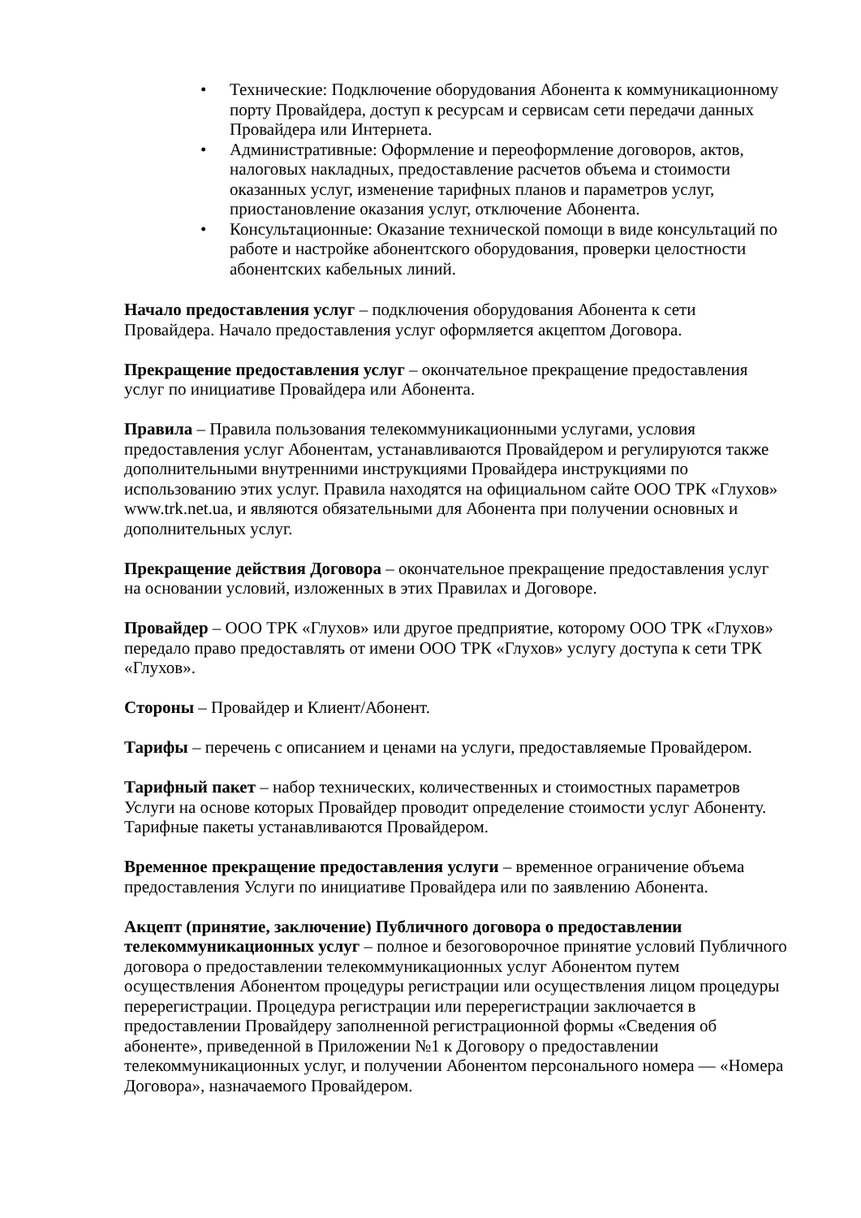• Технические: Подключение оборудования Абонента к коммуникационному порту Провайдера, доступ к ресурсам и сервисам сети передачи данных Провайдера или Интернета.
• Административные: Оформление и переоформление договоров, актов, налоговых накладных, предоставление расчетов объема и стоимости оказанных услуг, изменение тарифных планов и параметров услуг, приостановление оказания услуг, отключение Абонента.
• Консультационные: Оказание технической помощи в виде консультаций по работе и настройке абонентского оборудования, проверки целостности абонентских кабельных линий.
Начало предоставления услуг – подключения оборудования Абонента к сети Провайдера. Начало предоставления услуг оформляется акцептом Договора.
Прекращение предоставления услуг – окончательное прекращение предоставления услуг по инициативе Провайдера или Абонента.
Правила – Правила пользования телекоммуникационными услугами, условия предоставления услуг Абонентам, устанавливаются Провайдером и регулируются также дополнительными внутренними инструкциями Провайдера инструкциями по использованию этих услуг. Правила находятся на официальном сайте ООО ТРК «Глухов» www.trk.net.ua, и являются обязательными для Абонента при получении основных и дополнительных услуг.
Прекращение действия Договора – окончательное прекращение предоставления услуг на основании условий, изложенных в этих Правилах и Договоре.
Провайдер – ООО ТРК «Глухов» или другое предприятие, которому ООО ТРК «Глухов» передало право предоставлять от имени ООО ТРК «Глухов» услугу доступа к сети ТРК «Глухов».
Стороны – Провайдер и Клиент/Абонент.
Тарифы – перечень с описанием и ценами на услуги, предоставляемые Провайдером.
Тарифный пакет – набор технических, количественных и стоимостных параметров Услуги на основе которых Провайдер проводит определение стоимости услуг Абоненту. Тарифные пакеты устанавливаются Провайдером.
Временное прекращение предоставления услуги – временное ограничение объема предоставления Услуги по инициативе Провайдера или по заявлению Абонента.
Акцепт (принятие, заключение) Публичного договора о предоставлении телекоммуникационных услуг – полное и безоговорочное принятие условий Публичного договора о предоставлении телекоммуникационных услуг Абонентом путем осуществления Абонентом процедуры регистрации или осуществления лицом процедуры перерегистрации. Процедура регистрации или перерегистрации заключается в предоставлении Провайдеру заполненной регистрационной формы «Сведения об абоненте», приведенной в Приложении №1 к Договору о предоставлении телекоммуникационных услуг, и получении Абонентом персонального номера — «Номера Договора», назначаемого Провайдером.